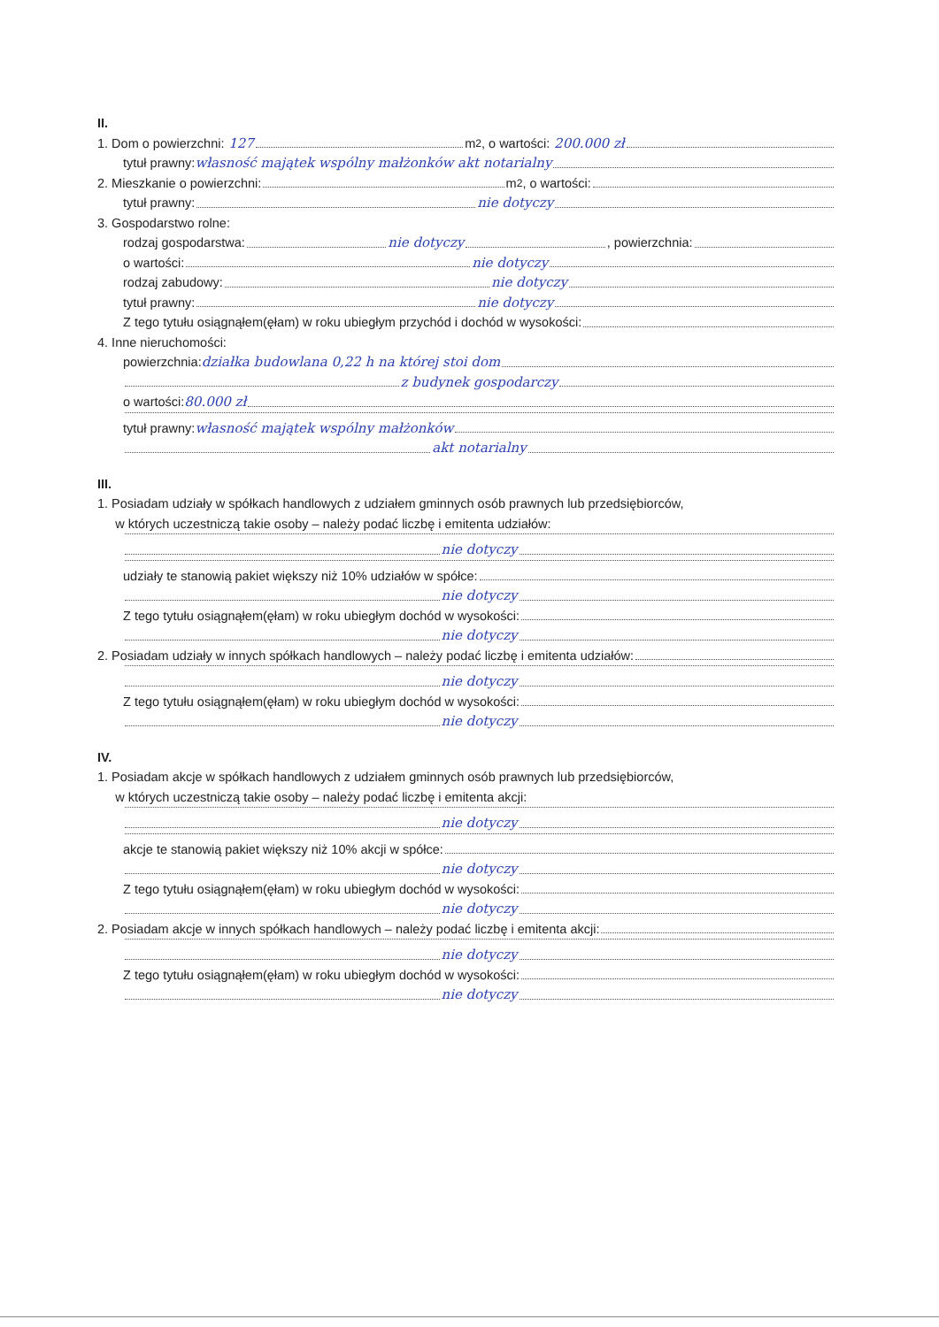II.
1. Dom o powierzchni: 127 m<sup>2</sup>, o wartości: 200.000 zł
tytuł prawny: własność majątek wspólny małżonków akt notarialny
2. Mieszkanie o powierzchni: m<sup>2</sup>, o wartości:
tytuł prawny: nie dotyczy
3. Gospodarstwo rolne:
rodzaj gospodarstwa: nie dotyczy , powierzchnia:
o wartości: nie dotyczy
rodzaj zabudowy: nie dotyczy
tytuł prawny: nie dotyczy
Z tego tytułu osiągnąłem(ęłam) w roku ubiegłym przychód i dochód w wysokości:
4. Inne nieruchomości:
powierzchnia: działka budowlana 0,22 h na której stoi dom
z budynek gospodarczy
o wartości: 80.000 zł
tytuł prawny: własność majątek wspólny małżonków
akt notarialny
III.
1. Posiadam udziały w spółkach handlowych z udziałem gminnych osób prawnych lub przedsiębiorców,
w których uczestniczą takie osoby – należy podać liczbę i emitenta udziałów:
nie dotyczy
udziały te stanowią pakiet większy niż 10% udziałów w spółce:
nie dotyczy
Z tego tytułu osiągnąłem(ęłam) w roku ubiegłym dochód w wysokości:
nie dotyczy
2. Posiadam udziały w innych spółkach handlowych – należy podać liczbę i emitenta udziałów:
nie dotyczy
Z tego tytułu osiągnąłem(ęłam) w roku ubiegłym dochód w wysokości:
nie dotyczy
IV.
1. Posiadam akcje w spółkach handlowych z udziałem gminnych osób prawnych lub przedsiębiorców,
w których uczestniczą takie osoby – należy podać liczbę i emitenta akcji:
nie dotyczy
akcje te stanowią pakiet większy niż 10% akcji w spółce:
nie dotyczy
Z tego tytułu osiągnąłem(ęłam) w roku ubiegłym dochód w wysokości:
nie dotyczy
2. Posiadam akcje w innych spółkach handlowych – należy podać liczbę i emitenta akcji:
nie dotyczy
Z tego tytułu osiągnąłem(ęłam) w roku ubiegłym dochód w wysokości:
nie dotyczy